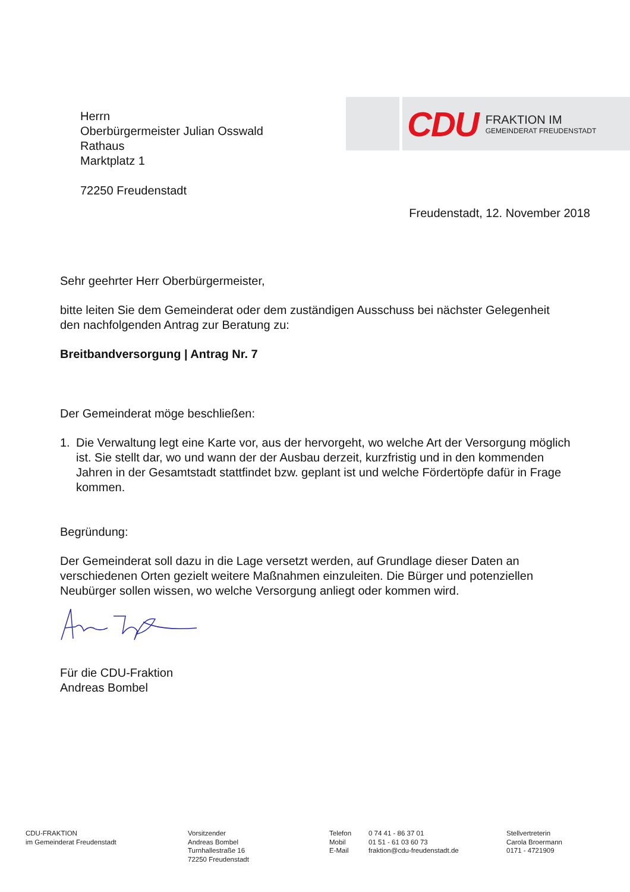Herrn
Oberbürgermeister Julian Osswald
Rathaus
Marktplatz 1
72250 Freudenstadt
CDU
FRAKTION IM
GEMEINDERAT FREUDENSTADT
Freudenstadt, 12. November 2018
Sehr geehrter Herr Oberbürgermeister,
bitte leiten Sie dem Gemeinderat oder dem zuständigen Ausschuss bei nächster Gelegenheit den nachfolgenden Antrag zur Beratung zu:
Breitbandversorgung | Antrag Nr. 7
Der Gemeinderat möge beschließen:
1. Die Verwaltung legt eine Karte vor, aus der hervorgeht, wo welche Art der Versorgung möglich ist. Sie stellt dar, wo und wann der der Ausbau derzeit, kurzfristig und in den kommenden Jahren in der Gesamtstadt stattfindet bzw. geplant ist und welche Fördertöpfe dafür in Frage kommen.
Begründung:
Der Gemeinderat soll dazu in die Lage versetzt werden, auf Grundlage dieser Daten an verschiedenen Orten gezielt weitere Maßnahmen einzuleiten. Die Bürger und potenziellen Neubürger sollen wissen, wo welche Versorgung anliegt oder kommen wird.
Für die CDU-Fraktion
Andreas Bombel
CDU-FRAKTION
im Gemeinderat Freudenstadt
Vorsitzender
Andreas Bombel
Turnhallestraße 16
72250 Freudenstadt
Telefon
Mobil
E-Mail
0 74 41 - 86 37 01
01 51 - 61 03 60 73
fraktion@cdu-freudenstadt.de
Stellvertreterin
Carola Broermann
0171 - 4721909